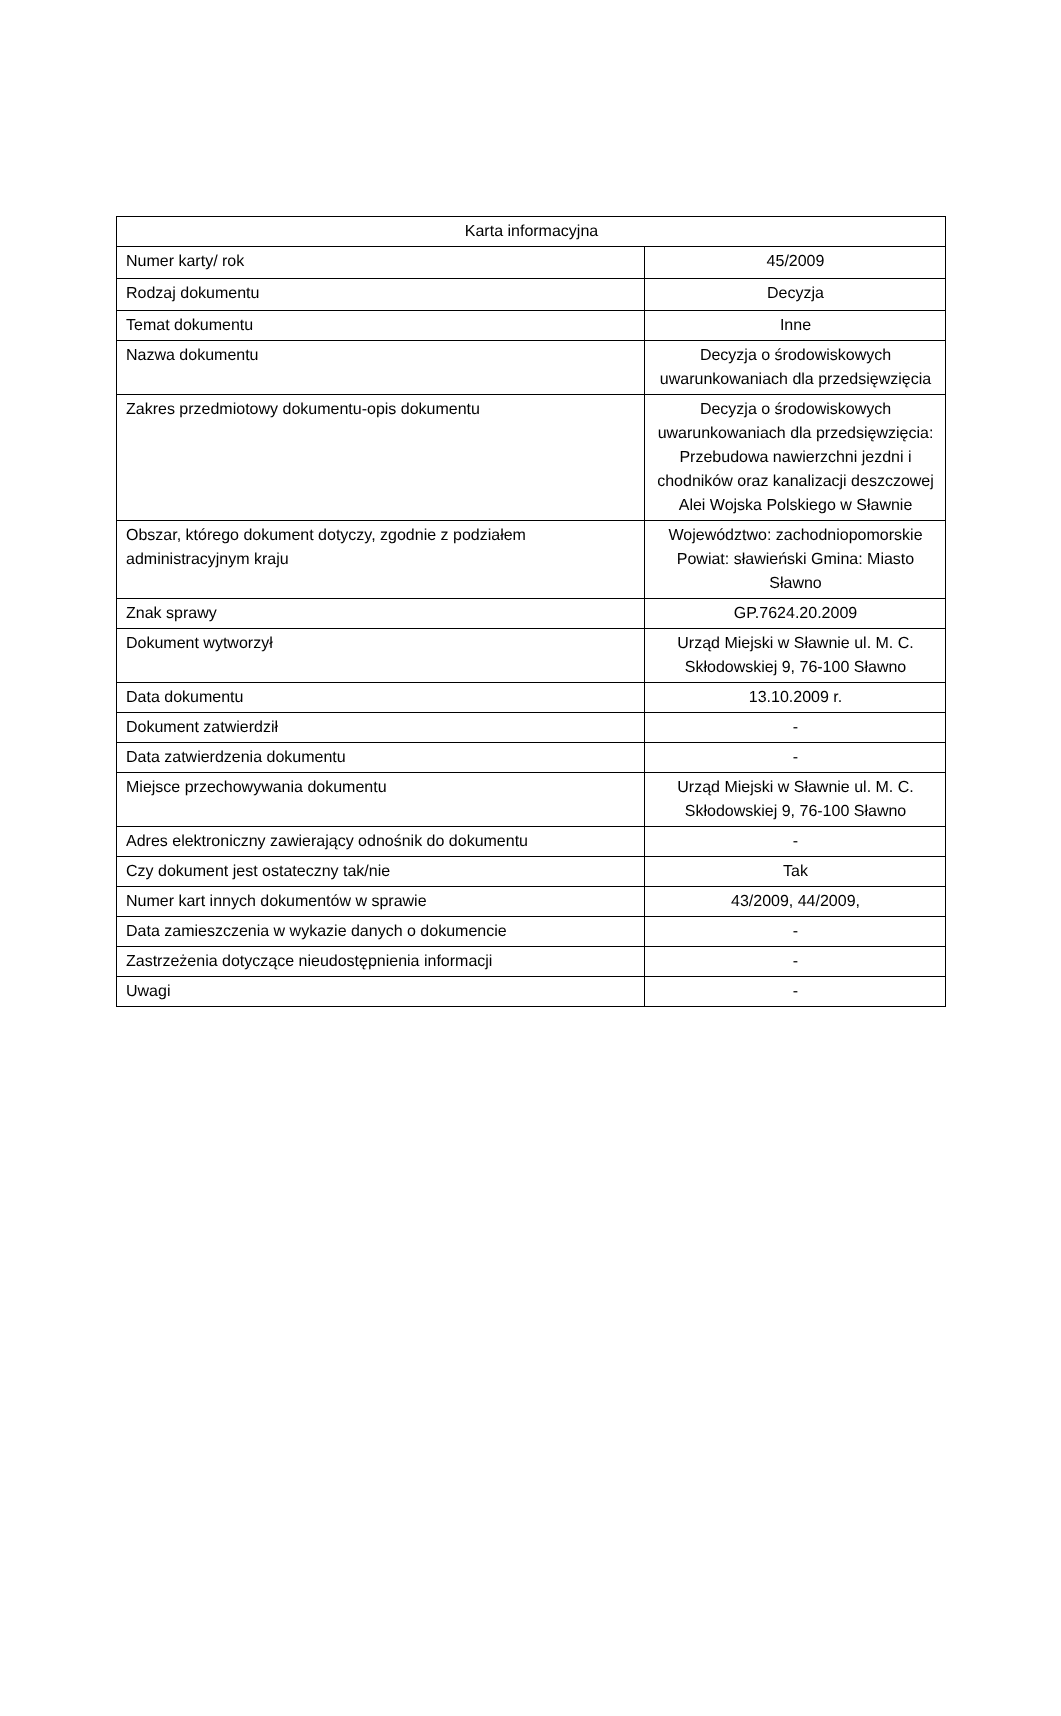| Karta informacyjna | |
| --- | --- |
| Numer karty/ rok | 45/2009 |
| Rodzaj dokumentu | Decyzja |
| Temat dokumentu | Inne |
| Nazwa dokumentu | Decyzja o środowiskowych uwarunkowaniach dla przedsięwzięcia |
| Zakres przedmiotowy dokumentu-opis dokumentu | Decyzja o środowiskowych uwarunkowaniach dla przedsięwzięcia: Przebudowa nawierzchni jezdni i chodników oraz kanalizacji deszczowej Alei Wojska Polskiego w Sławnie |
| Obszar, którego dokument dotyczy, zgodnie z podziałem administracyjnym kraju | Województwo: zachodniopomorskie Powiat: sławieński Gmina: Miasto Sławno |
| Znak sprawy | GP.7624.20.2009 |
| Dokument wytworzył | Urząd Miejski w Sławnie ul. M. C. Skłodowskiej 9, 76-100 Sławno |
| Data dokumentu | 13.10.2009 r. |
| Dokument zatwierdził | - |
| Data zatwierdzenia dokumentu | - |
| Miejsce przechowywania dokumentu | Urząd Miejski w Sławnie ul. M. C. Skłodowskiej 9, 76-100 Sławno |
| Adres elektroniczny zawierający odnośnik do dokumentu | - |
| Czy dokument jest ostateczny tak/nie | Tak |
| Numer kart innych dokumentów w sprawie | 43/2009, 44/2009, |
| Data zamieszczenia w wykazie danych o dokumencie | - |
| Zastrzeżenia dotyczące nieudostępnienia informacji | - |
| Uwagi | - |